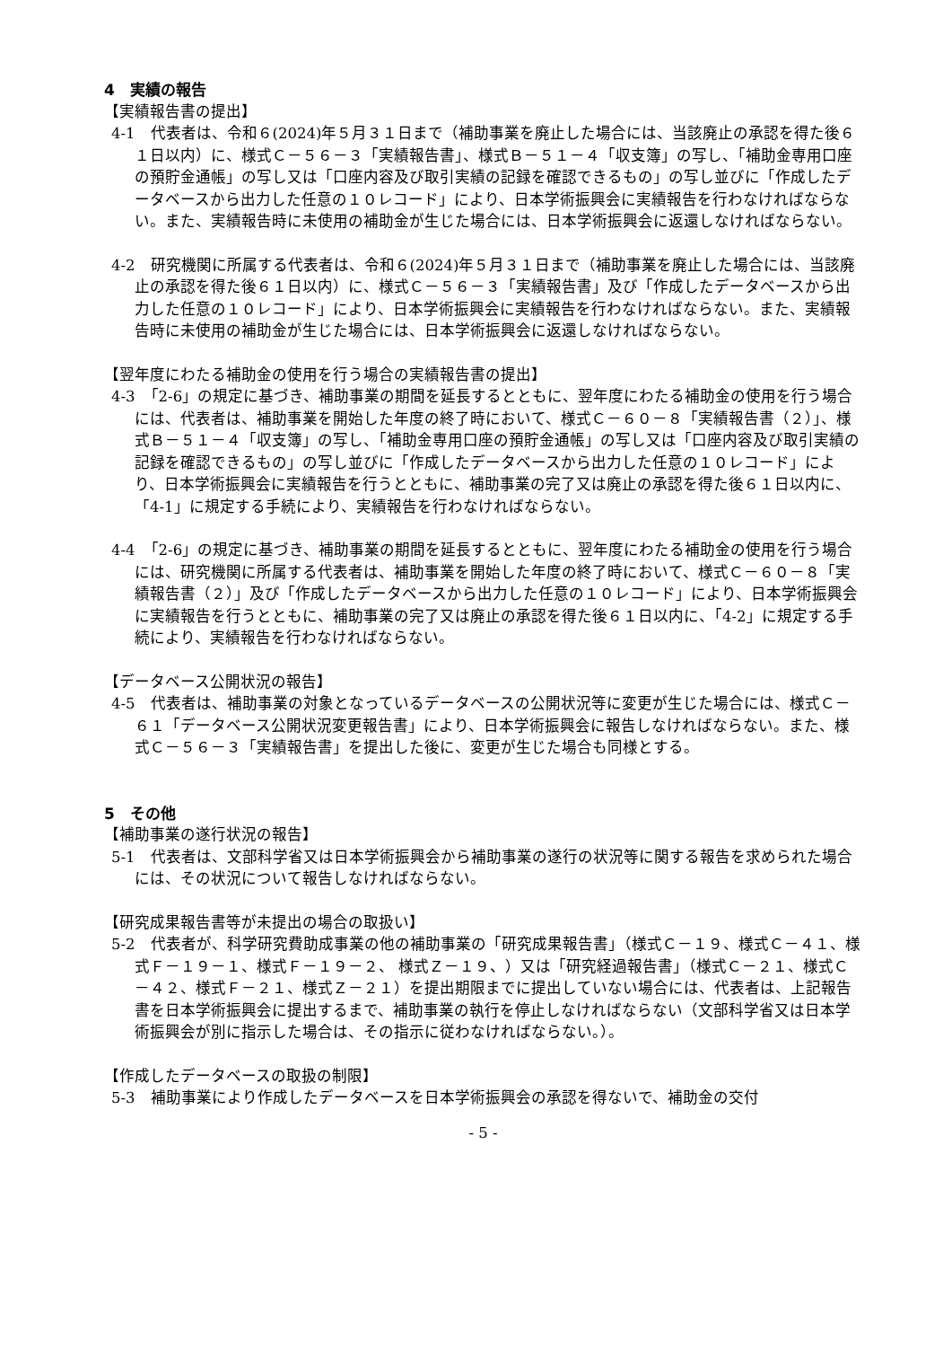4　実績の報告
【実績報告書の提出】
4-1　代表者は、令和６(2024)年５月３１日まで（補助事業を廃止した場合には、当該廃止の承認を得た後６１日以内）に、様式Ｃ－５６－３「実績報告書」、様式Ｂ－５１－４「収支簿」の写し、「補助金専用口座の預貯金通帳」の写し又は「口座内容及び取引実績の記録を確認できるもの」の写し並びに「作成したデータベースから出力した任意の１０レコード」により、日本学術振興会に実績報告を行わなければならない。また、実績報告時に未使用の補助金が生じた場合には、日本学術振興会に返還しなければならない。
4-2　研究機関に所属する代表者は、令和６(2024)年５月３１日まで（補助事業を廃止した場合には、当該廃止の承認を得た後６１日以内）に、様式Ｃ－５６－３「実績報告書」及び「作成したデータベースから出力した任意の１０レコード」により、日本学術振興会に実績報告を行わなければならない。また、実績報告時に未使用の補助金が生じた場合には、日本学術振興会に返還しなければならない。
【翌年度にわたる補助金の使用を行う場合の実績報告書の提出】
4-3　「2-6」の規定に基づき、補助事業の期間を延長するとともに、翌年度にわたる補助金の使用を行う場合には、代表者は、補助事業を開始した年度の終了時において、様式Ｃ－６０－８「実績報告書（２）」、様式Ｂ－５１－４「収支簿」の写し、「補助金専用口座の預貯金通帳」の写し又は「口座内容及び取引実績の記録を確認できるもの」の写し並びに「作成したデータベースから出力した任意の１０レコード」により、日本学術振興会に実績報告を行うとともに、補助事業の完了又は廃止の承認を得た後６１日以内に、「4-1」に規定する手続により、実績報告を行わなければならない。
4-4　「2-6」の規定に基づき、補助事業の期間を延長するとともに、翌年度にわたる補助金の使用を行う場合には、研究機関に所属する代表者は、補助事業を開始した年度の終了時において、様式Ｃ－６０－８「実績報告書（２）」及び「作成したデータベースから出力した任意の１０レコード」により、日本学術振興会に実績報告を行うとともに、補助事業の完了又は廃止の承認を得た後６１日以内に、「4-2」に規定する手続により、実績報告を行わなければならない。
【データベース公開状況の報告】
4-5　代表者は、補助事業の対象となっているデータベースの公開状況等に変更が生じた場合には、様式Ｃ－６１「データベース公開状況変更報告書」により、日本学術振興会に報告しなければならない。また、様式Ｃ－５６－３「実績報告書」を提出した後に、変更が生じた場合も同様とする。
5　その他
【補助事業の遂行状況の報告】
5-1　代表者は、文部科学省又は日本学術振興会から補助事業の遂行の状況等に関する報告を求められた場合には、その状況について報告しなければならない。
【研究成果報告書等が未提出の場合の取扱い】
5-2　代表者が、科学研究費助成事業の他の補助事業の「研究成果報告書」（様式Ｃ－１９、様式Ｃ－４１、様式Ｆ－１９－１、様式Ｆ－１９－２、 様式Ｚ－１９、）又は「研究経過報告書」（様式Ｃ－２１、様式Ｃ－４２、様式Ｆ－２１、様式Ｚ－２１）を提出期限までに提出していない場合には、代表者は、上記報告書を日本学術振興会に提出するまで、補助事業の執行を停止しなければならない（文部科学省又は日本学術振興会が別に指示した場合は、その指示に従わなければならない。）。
【作成したデータベースの取扱の制限】
5-3　補助事業により作成したデータベースを日本学術振興会の承認を得ないで、補助金の交付
- 5 -